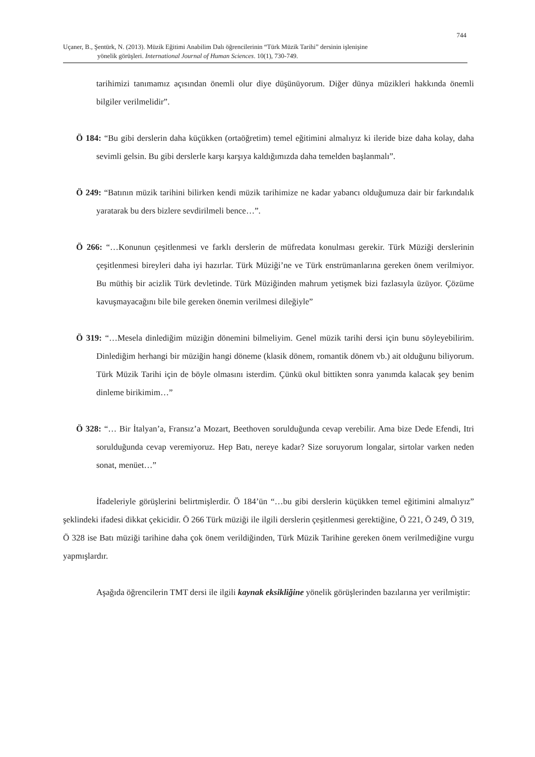744
Uçaner, B., Şentürk, N. (2013). Müzik Eğitimi Anabilim Dalı öğrencilerinin “Türk Müzik Tarihi” dersinin işlenişine
yönelik görüşleri. International Journal of Human Sciences. 10(1), 730-749.
tarihimizi tanımamız açısından önemli olur diye düşünüyorum. Diğer dünya müzikleri hakkında önemli bilgiler verilmelidir”.
Ö 184: “Bu gibi derslerin daha küçükken (ortaöğretim) temel eğitimini almalıyız ki ileride bize daha kolay, daha sevimli gelsin. Bu gibi derslerle karşı karşıya kaldığımızda daha temelden başlanmalı”.
Ö 249: “Batının müzik tarihini bilirken kendi müzik tarihimize ne kadar yabancı olduğumuza dair bir farkındalık yaratarak bu ders bizlere sevdirilmeli bence…”.
Ö 266: “…Konunun çeşitlenmesi ve farklı derslerin de müfredata konulması gerekir. Türk Müziği derslerinin çeşitlenmesi bireyleri daha iyi hazırlar. Türk Müziği’ne ve Türk enstrümanlarına gereken önem verilmiyor. Bu müthiş bir acizlik Türk devletinde. Türk Müziğinden mahrum yetişmek bizi fazlasıyla üzüyor. Çözüme kavuşmayacağını bile bile gereken önemin verilmesi dileğiyle”
Ö 319: “…Mesela dinlediğim müziğin dönemini bilmeliyim. Genel müzik tarihi dersi için bunu söyleyebilirim. Dinlediğim herhangi bir müziğin hangi döneme (klasik dönem, romantik dönem vb.) ait olduğunu biliyorum. Türk Müzik Tarihi için de böyle olmasını isterdim. Çünkü okul bittikten sonra yanımda kalacak şey benim dinleme birikimim…”
Ö 328: “… Bir İtalyan’a, Fransız’a Mozart, Beethoven sorulduğunda cevap verebilir. Ama bize Dede Efendi, Itri sorulduğunda cevap veremiyoruz. Hep Batı, nereye kadar? Size soruyorum longalar, sirtolar varken neden sonat, menüet…”
İfadeleriyle görüşlerini belirtmişlerdir. Ö 184’ün “…bu gibi derslerin küçükken temel eğitimini almalıyız” şeklindeki ifadesi dikkat çekicidir. Ö 266 Türk müziği ile ilgili derslerin çeşitlenmesi gerektiğine, Ö 221, Ö 249, Ö 319, Ö 328 ise Batı müziği tarihine daha çok önem verildiğinden, Türk Müzik Tarihine gereken önem verilmediğine vurgu yapmışlardır.
Aşağıda öğrencilerin TMT dersi ile ilgili kaynak eksikliğine yönelik görüşlerinden bazılarına yer verilmiştir: